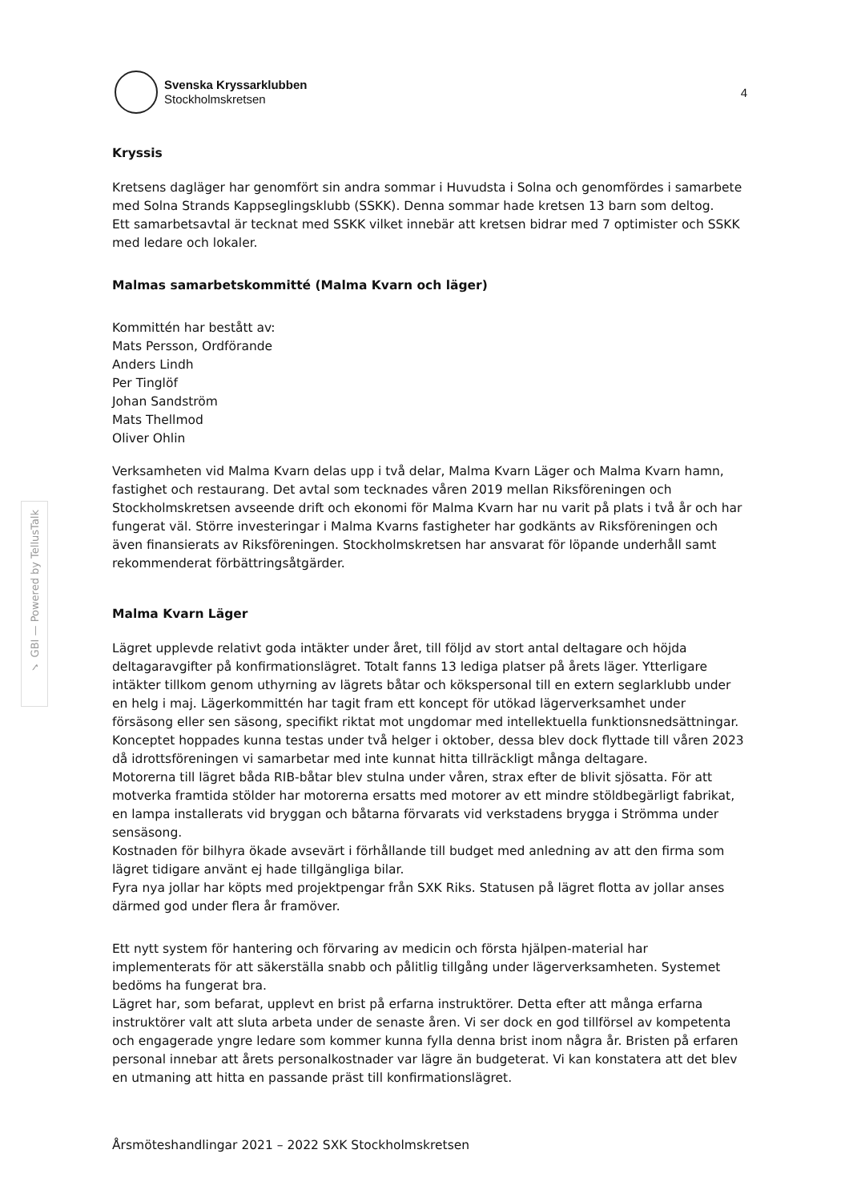✓ GBI — Powered by TellusTalk
Svenska Kryssarklubben
Stockholmskretsen
4
Kryssis
Kretsens dagläger har genomfört sin andra sommar i Huvudsta i Solna och genomfördes i samarbete med Solna Strands Kappseglingsklubb (SSKK). Denna sommar hade kretsen 13 barn som deltog.
Ett samarbetsavtal är tecknat med SSKK vilket innebär att kretsen bidrar med 7 optimister och SSKK med ledare och lokaler.
Malmas samarbetskommitté (Malma Kvarn och läger)
Kommittén har bestått av:
Mats Persson, Ordförande
Anders Lindh
Per Tinglöf
Johan Sandström
Mats Thellmod
Oliver Ohlin
Verksamheten vid Malma Kvarn delas upp i två delar, Malma Kvarn Läger och Malma Kvarn hamn, fastighet och restaurang. Det avtal som tecknades våren 2019 mellan Riksföreningen och Stockholmskretsen avseende drift och ekonomi för Malma Kvarn har nu varit på plats i två år och har fungerat väl. Större investeringar i Malma Kvarns fastigheter har godkänts av Riksföreningen och även finansierats av Riksföreningen. Stockholmskretsen har ansvarat för löpande underhåll samt rekommenderat förbättringsåtgärder.
Malma Kvarn Läger
Lägret upplevde relativt goda intäkter under året, till följd av stort antal deltagare och höjda deltagaravgifter på konfirmationslägret. Totalt fanns 13 lediga platser på årets läger. Ytterligare intäkter tillkom genom uthyrning av lägrets båtar och kökspersonal till en extern seglarklubb under en helg i maj. Lägerkommittén har tagit fram ett koncept för utökad lägerverksamhet under försäsong eller sen säsong, specifikt riktat mot ungdomar med intellektuella funktionsnedsättningar. Konceptet hoppades kunna testas under två helger i oktober, dessa blev dock flyttade till våren 2023 då idrottsföreningen vi samarbetar med inte kunnat hitta tillräckligt många deltagare.
Motorerna till lägret båda RIB-båtar blev stulna under våren, strax efter de blivit sjösatta. För att motverka framtida stölder har motorerna ersatts med motorer av ett mindre stöldbegärligt fabrikat, en lampa installerats vid bryggan och båtarna förvarats vid verkstadens brygga i Strömma under sensäsong.
Kostnaden för bilhyra ökade avsevärt i förhållande till budget med anledning av att den firma som lägret tidigare använt ej hade tillgängliga bilar.
Fyra nya jollar har köpts med projektpengar från SXK Riks. Statusen på lägret flotta av jollar anses därmed god under flera år framöver.
Ett nytt system för hantering och förvaring av medicin och första hjälpen-material har implementerats för att säkerställa snabb och pålitlig tillgång under lägerverksamheten. Systemet bedöms ha fungerat bra.
Lägret har, som befarat, upplevt en brist på erfarna instruktörer. Detta efter att många erfarna instruktörer valt att sluta arbeta under de senaste åren. Vi ser dock en god tillförsel av kompetenta och engagerade yngre ledare som kommer kunna fylla denna brist inom några år. Bristen på erfaren personal innebar att årets personalkostnader var lägre än budgeterat. Vi kan konstatera att det blev en utmaning att hitta en passande präst till konfirmationslägret.
Årsmöteshandlingar 2021 – 2022 SXK Stockholmskretsen